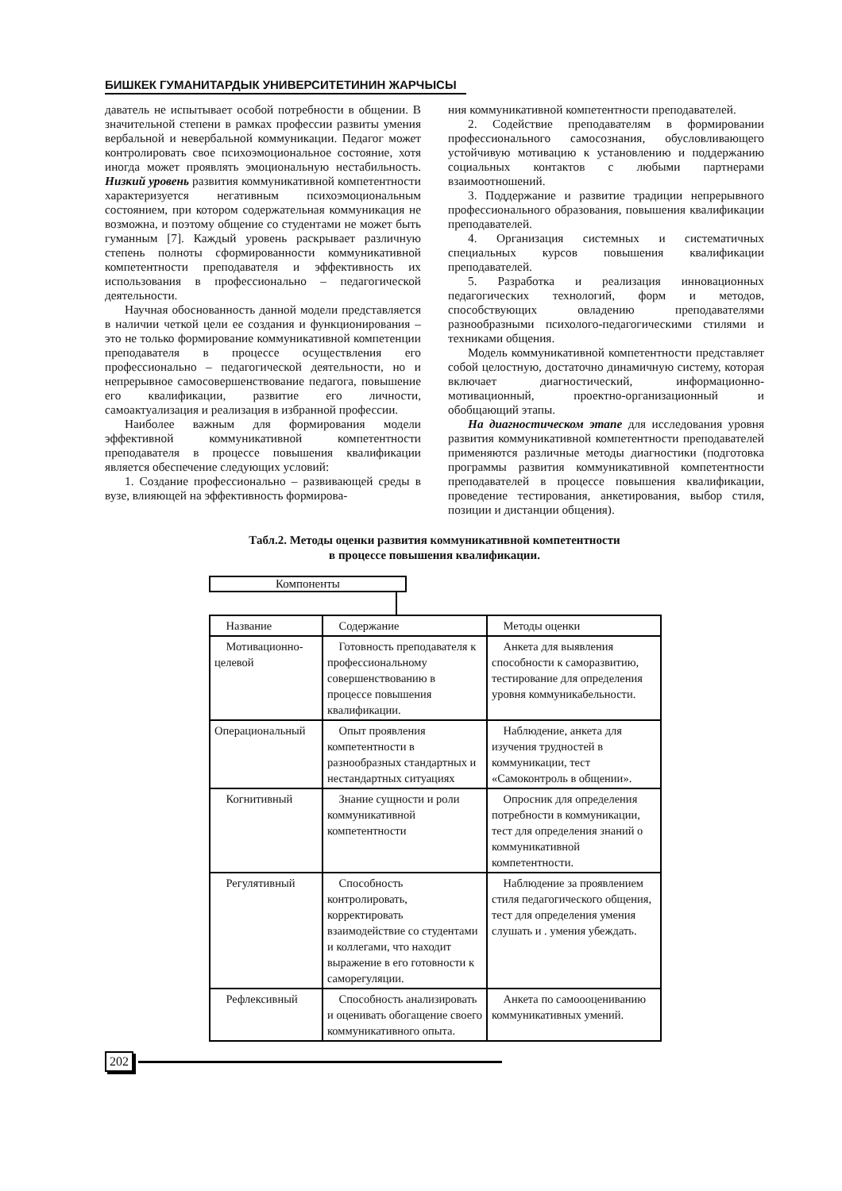БИШКЕК ГУМАНИТАРДЫК УНИВЕРСИТЕТИНИН ЖАРЧЫСЫ
даватель не испытывает особой потребности в общении. В значительной степени в рамках профессии развиты умения вербальной и невербальной коммуникации. Педагог может контролировать свое психоэмоциональное состояние, хотя иногда может проявлять эмоциональную нестабильность. Низкий уровень развития коммуникативной компетентности характеризуется негативным психоэмоциональным состоянием, при котором содержательная коммуникация не возможна, и поэтому общение со студентами не может быть гуманным [7]. Каждый уровень раскрывает различную степень полноты сформированности коммуникативной компетентности преподавателя и эффективность их использования в профессионально – педагогической деятельности.
Научная обоснованность данной модели представляется в наличии четкой цели ее создания и функционирования – это не только формирование коммуникативной компетенции преподавателя в процессе осуществления его профессионально – педагогической деятельности, но и непрерывное самосовершенствование педагога, повышение его квалификации, развитие его личности, самоактуализация и реализация в избранной профессии.
Наиболее важным для формирования модели эффективной коммуникативной компетентности преподавателя в процессе повышения квалификации является обеспечение следующих условий:
1. Создание профессионально – развивающей среды в вузе, влияющей на эффективность формирова-
ния коммуникативной компетентности преподавателей.
2. Содействие преподавателям в формировании профессионального самосознания, обусловливающего устойчивую мотивацию к установлению и поддержанию социальных контактов с любыми партнерами взаимоотношений.
3. Поддержание и развитие традиции непрерывного профессионального образования, повышения квалификации преподавателей.
4. Организация системных и систематичных специальных курсов повышения квалификации преподавателей.
5. Разработка и реализация инновационных педагогических технологий, форм и методов, способствующих овладению преподавателями разнообразными психолого-педагогическими стилями и техниками общения.
Модель коммуникативной компетентности представляет собой целостную, достаточно динамичную систему, которая включает диагностический, информационно-мотивационный, проектно-организационный и обобщающий этапы.
На диагностическом этапе для исследования уровня развития коммуникативной компетентности преподавателей применяются различные методы диагностики (подготовка программы развития коммуникативной компетентности преподавателей в процессе повышения квалификации, проведение тестирования, анкетирования, выбор стиля, позиции и дистанции общения).
Табл.2. Методы оценки развития коммуникативной компетентности
в процессе повышения квалификации.
Компоненты
| Название | Содержание | Методы оценки |
| --- | --- | --- |
| Мотивационно-целевой | Готовность преподавателя к профессиональному совершенствованию в процессе повышения квалификации. | Анкета для выявления способности к саморазвитию, тестирование для определения уровня коммуникабельности. |
| Операциональный | Опыт проявления компетентности в разнообразных стандартных и нестандартных ситуациях | Наблюдение, анкета для изучения трудностей в коммуникации, тест «Самоконтроль в общении». |
| Когнитивный | Знание сущности и роли коммуникативной компетентности | Опросник для определения потребности в коммуникации, тест для определения знаний о коммуникативной компетентности. |
| Регулятивный | Способность контролировать, корректировать взаимодействие со студентами и коллегами, что находит выражение в его готовности к саморегуляции. | Наблюдение за проявлением стиля педагогического общения, тест для определения умения слушать и . умения убеждать. |
| Рефлексивный | Способность анализировать и оценивать обогащение своего коммуникативного опыта. | Анкета по самоооцениванию коммуникативных умений. |
202